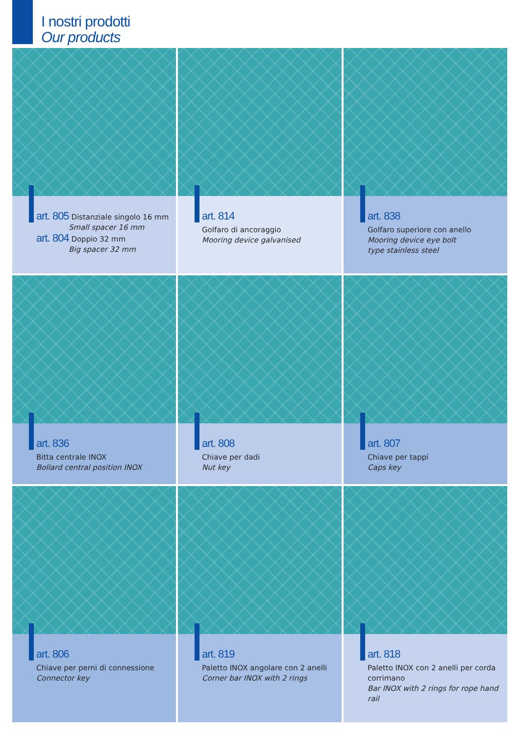I nostri prodotti
Our products
art. 805 Distanziale singolo 16 mm
Small spacer 16 mm
art. 804 Doppio 32 mm
Big spacer 32 mm
art. 814
Golfaro di ancoraggio
Mooring device galvanised
art. 838
Golfaro superiore con anello
Mooring device eye bolt
type stainless steel
art. 836
Bitta centrale INOX
Bollard central position INOX
art. 808
Chiave per dadi
Nut key
art. 807
Chiave per tappi
Caps key
art. 806
Chiave per perni di connessione
Connector key
art. 819
Paletto INOX angolare con 2 anelli
Corner bar INOX with 2 rings
art. 818
Paletto INOX con 2 anelli per corda corrimano
Bar INOX with 2 rings for rope hand rail